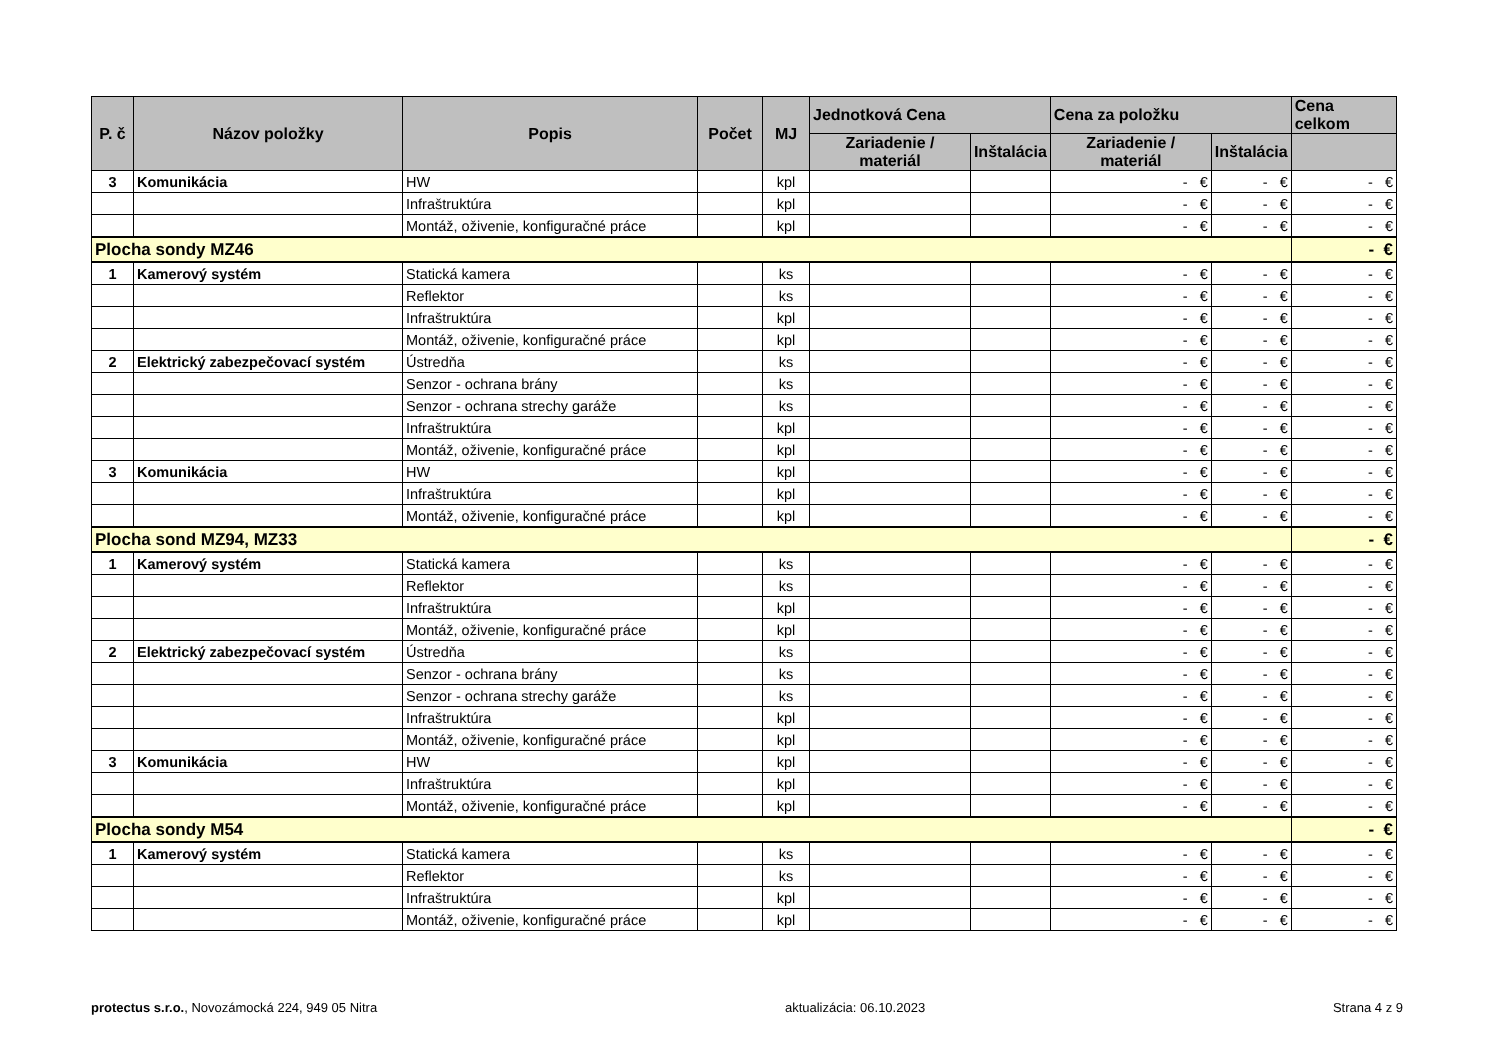| P. č | Názov položky | Popis | Počet | MJ | Jednotková Cena | | Cena za položku | | Cena celkom |
| --- | --- | --- | --- | --- | --- | --- | --- | --- | --- |
| | | | | | Zariadenie / materiál | Inštalácia | Zariadenie / materiál | Inštalácia | |
| 3 | Komunikácia | HW | | kpl | | | - € | - € | - € |
| | | Infraštruktúra | | kpl | | | - € | - € | - € |
| | | Montáž, oživenie, konfiguračné práce | | kpl | | | - € | - € | - € |
| Plocha sondy MZ46 | | | | | | | | | - € |
| 1 | Kamerový systém | Statická kamera | | ks | | | - € | - € | - € |
| | | Reflektor | | ks | | | - € | - € | - € |
| | | Infraštruktúra | | kpl | | | - € | - € | - € |
| | | Montáž, oživenie, konfiguračné práce | | kpl | | | - € | - € | - € |
| 2 | Elektrický zabezpečovací systém | Ústredňa | | ks | | | - € | - € | - € |
| | | Senzor - ochrana brány | | ks | | | - € | - € | - € |
| | | Senzor - ochrana strechy garáže | | ks | | | - € | - € | - € |
| | | Infraštruktúra | | kpl | | | - € | - € | - € |
| | | Montáž, oživenie, konfiguračné práce | | kpl | | | - € | - € | - € |
| 3 | Komunikácia | HW | | kpl | | | - € | - € | - € |
| | | Infraštruktúra | | kpl | | | - € | - € | - € |
| | | Montáž, oživenie, konfiguračné práce | | kpl | | | - € | - € | - € |
| Plocha sond MZ94, MZ33 | | | | | | | | | - € |
| 1 | Kamerový systém | Statická kamera | | ks | | | - € | - € | - € |
| | | Reflektor | | ks | | | - € | - € | - € |
| | | Infraštruktúra | | kpl | | | - € | - € | - € |
| | | Montáž, oživenie, konfiguračné práce | | kpl | | | - € | - € | - € |
| 2 | Elektrický zabezpečovací systém | Ústredňa | | ks | | | - € | - € | - € |
| | | Senzor - ochrana brány | | ks | | | - € | - € | - € |
| | | Senzor - ochrana strechy garáže | | ks | | | - € | - € | - € |
| | | Infraštruktúra | | kpl | | | - € | - € | - € |
| | | Montáž, oživenie, konfiguračné práce | | kpl | | | - € | - € | - € |
| 3 | Komunikácia | HW | | kpl | | | - € | - € | - € |
| | | Infraštruktúra | | kpl | | | - € | - € | - € |
| | | Montáž, oživenie, konfiguračné práce | | kpl | | | - € | - € | - € |
| Plocha sondy M54 | | | | | | | | | - € |
| 1 | Kamerový systém | Statická kamera | | ks | | | - € | - € | - € |
| | | Reflektor | | ks | | | - € | - € | - € |
| | | Infraštruktúra | | kpl | | | - € | - € | - € |
| | | Montáž, oživenie, konfiguračné práce | | kpl | | | - € | - € | - € |
protectus s.r.o., Novozámocká 224, 949 05 Nitra aktualizácia: 06.10.2023 Strana 4 z 9